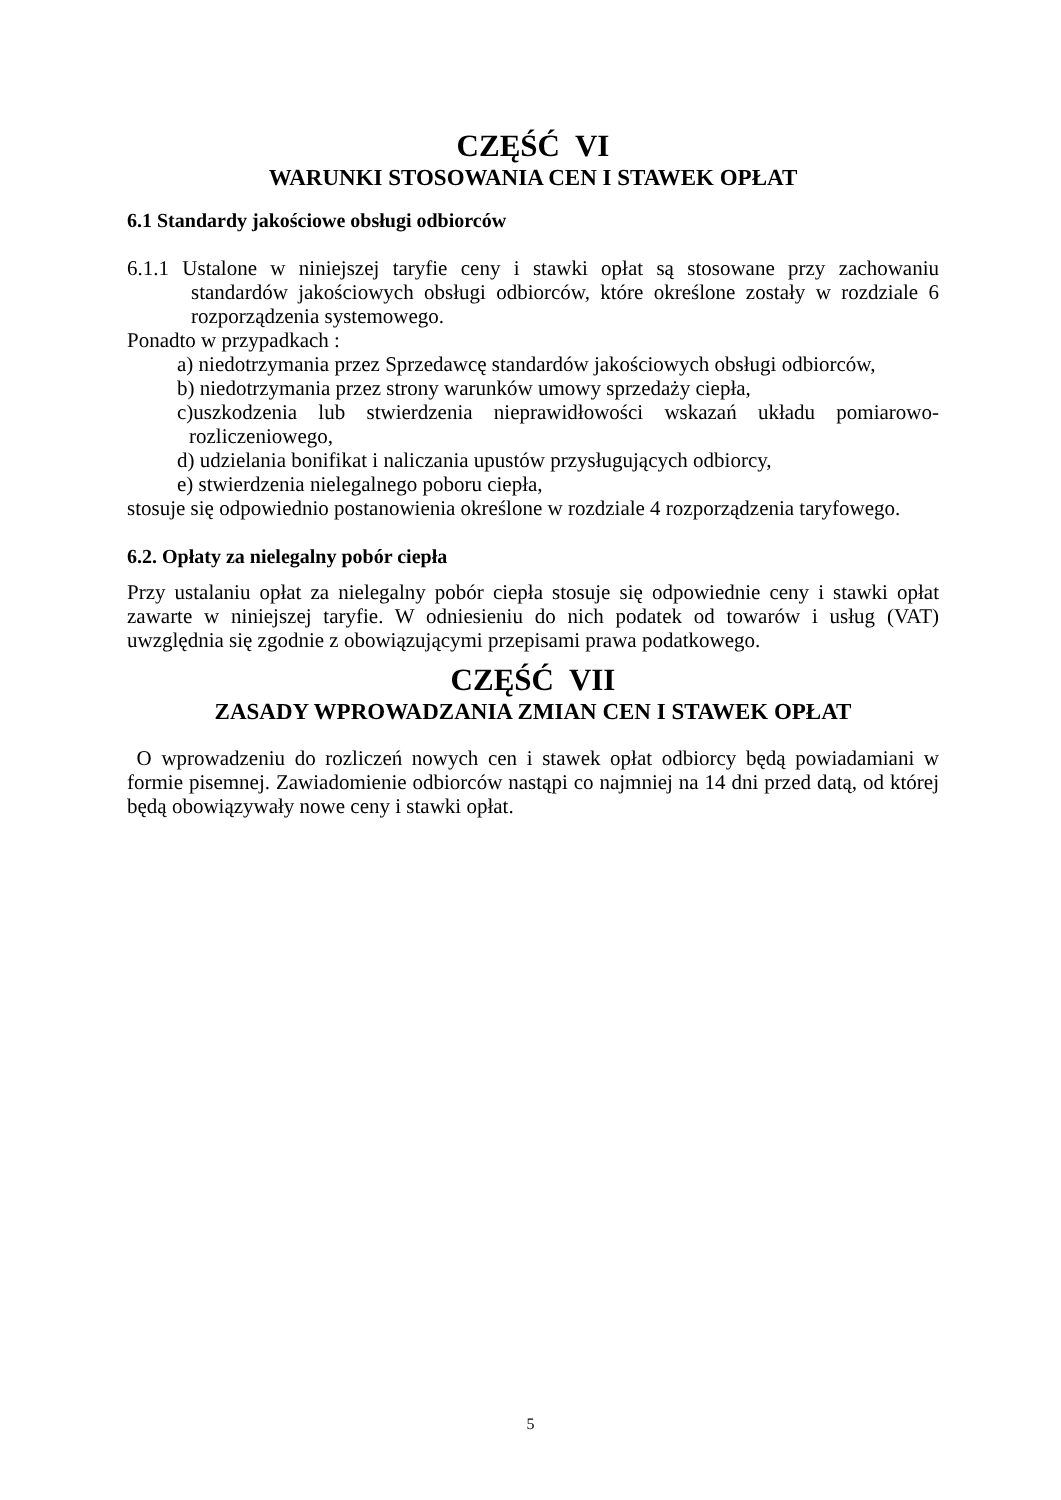CZĘŚĆ VI
WARUNKI STOSOWANIA CEN I STAWEK OPŁAT
6.1 Standardy jakościowe obsługi odbiorców
6.1.1 Ustalone w niniejszej taryfie ceny i stawki opłat są stosowane przy zachowaniu standardów jakościowych obsługi odbiorców, które określone zostały w rozdziale 6 rozporządzenia systemowego.
Ponadto w przypadkach :
a) niedotrzymania przez Sprzedawcę standardów jakościowych obsługi odbiorców,
b) niedotrzymania przez strony warunków umowy sprzedaży ciepła,
c)uszkodzenia lub stwierdzenia nieprawidłowości wskazań układu pomiarowo-rozliczeniowego,
d) udzielania bonifikat i naliczania upustów przysługujących odbiorcy,
e) stwierdzenia nielegalnego poboru ciepła,
stosuje się odpowiednio postanowienia określone w rozdziale 4 rozporządzenia taryfowego.
6.2. Opłaty za nielegalny pobór ciepła
Przy ustalaniu opłat za nielegalny pobór ciepła stosuje się odpowiednie ceny i stawki opłat zawarte w niniejszej taryfie. W odniesieniu do nich podatek od towarów i usług (VAT) uwzględnia się zgodnie z obowiązującymi przepisami prawa podatkowego.
CZĘŚĆ VII
ZASADY WPROWADZANIA ZMIAN CEN I STAWEK OPŁAT
O wprowadzeniu do rozliczeń nowych cen i stawek opłat odbiorcy będą powiadamiani w formie pisemnej. Zawiadomienie odbiorców nastąpi co najmniej na 14 dni przed datą, od której będą obowiązywały nowe ceny i stawki opłat.
5